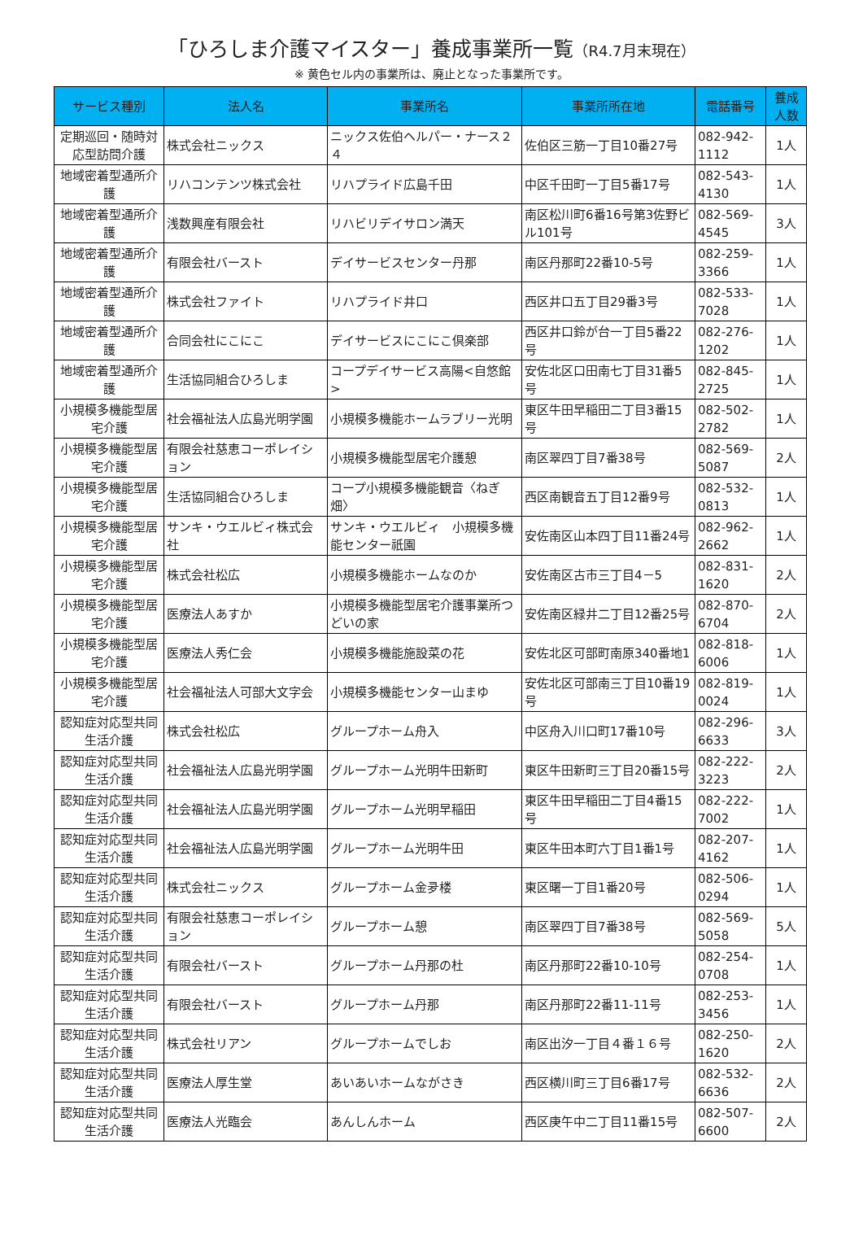「ひろしま介護マイスター」養成事業所一覧（R4.7月末現在）
※ 黄色セル内の事業所は、廃止となった事業所です。
| サービス種別 | 法人名 | 事業所名 | 事業所所在地 | 電話番号 | 養成人数 |
| --- | --- | --- | --- | --- | --- |
| 定期巡回・随時対応型訪問介護 | 株式会社ニックス | ニックス佐伯ヘルパー・ナース２４ | 佐伯区三筋一丁目10番27号 | 082-942-1112 | 1人 |
| 地域密着型通所介護 | リハコンテンツ株式会社 | リハプライド広島千田 | 中区千田町一丁目5番17号 | 082-543-4130 | 1人 |
| 地域密着型通所介護 | 浅数興産有限会社 | リハビリデイサロン満天 | 南区松川町6番16号第3佐野ビル101号 | 082-569-4545 | 3人 |
| 地域密着型通所介護 | 有限会社バースト | デイサービスセンター丹那 | 南区丹那町22番10-5号 | 082-259-3366 | 1人 |
| 地域密着型通所介護 | 株式会社ファイト | リハプライド井口 | 西区井口五丁目29番3号 | 082-533-7028 | 1人 |
| 地域密着型通所介護 | 合同会社にこにこ | デイサービスにこにこ倶楽部 | 西区井口鈴が台一丁目5番22号 | 082-276-1202 | 1人 |
| 地域密着型通所介護 | 生活協同組合ひろしま | コープデイサービス高陽<自悠館> | 安佐北区口田南七丁目31番5号 | 082-845-2725 | 1人 |
| 小規模多機能型居宅介護 | 社会福祉法人広島光明学園 | 小規模多機能ホームラブリー光明 | 東区牛田早稲田二丁目3番15号 | 082-502-2782 | 1人 |
| 小規模多機能型居宅介護 | 有限会社慈恵コーポレイション | 小規模多機能型居宅介護憩 | 南区翠四丁目7番38号 | 082-569-5087 | 2人 |
| 小規模多機能型居宅介護 | 生活協同組合ひろしま | コープ小規模多機能観音〈ねぎ畑〉 | 西区南観音五丁目12番9号 | 082-532-0813 | 1人 |
| 小規模多機能型居宅介護 | サンキ・ウエルビィ株式会社 | サンキ・ウエルビィ 小規模多機能センター祇園 | 安佐南区山本四丁目11番24号 | 082-962-2662 | 1人 |
| 小規模多機能型居宅介護 | 株式会社松広 | 小規模多機能ホームなのか | 安佐南区古市三丁目4－5 | 082-831-1620 | 2人 |
| 小規模多機能型居宅介護 | 医療法人あすか | 小規模多機能型居宅介護事業所つどいの家 | 安佐南区緑井二丁目12番25号 | 082-870-6704 | 2人 |
| 小規模多機能型居宅介護 | 医療法人秀仁会 | 小規模多機能施設菜の花 | 安佐北区可部町南原340番地1 | 082-818-6006 | 1人 |
| 小規模多機能型居宅介護 | 社会福祉法人可部大文字会 | 小規模多機能センター山まゆ | 安佐北区可部南三丁目10番19号 | 082-819-0024 | 1人 |
| 認知症対応型共同生活介護 | 株式会社松広 | グループホーム舟入 | 中区舟入川口町17番10号 | 082-296-6633 | 3人 |
| 認知症対応型共同生活介護 | 社会福祉法人広島光明学園 | グループホーム光明牛田新町 | 東区牛田新町三丁目20番15号 | 082-222-3223 | 2人 |
| 認知症対応型共同生活介護 | 社会福祉法人広島光明学園 | グループホーム光明早稲田 | 東区牛田早稲田二丁目4番15号 | 082-222-7002 | 1人 |
| 認知症対応型共同生活介護 | 社会福祉法人広島光明学園 | グループホーム光明牛田 | 東区牛田本町六丁目1番1号 | 082-207-4162 | 1人 |
| 認知症対応型共同生活介護 | 株式会社ニックス | グループホーム金夛楼 | 東区曙一丁目1番20号 | 082-506-0294 | 1人 |
| 認知症対応型共同生活介護 | 有限会社慈恵コーポレイション | グループホーム憩 | 南区翠四丁目7番38号 | 082-569-5058 | 5人 |
| 認知症対応型共同生活介護 | 有限会社バースト | グループホーム丹那の杜 | 南区丹那町22番10-10号 | 082-254-0708 | 1人 |
| 認知症対応型共同生活介護 | 有限会社バースト | グループホーム丹那 | 南区丹那町22番11-11号 | 082-253-3456 | 1人 |
| 認知症対応型共同生活介護 | 株式会社リアン | グループホームでしお | 南区出汐一丁目４番１６号 | 082-250-1620 | 2人 |
| 認知症対応型共同生活介護 | 医療法人厚生堂 | あいあいホームながさき | 西区横川町三丁目6番17号 | 082-532-6636 | 2人 |
| 認知症対応型共同生活介護 | 医療法人光臨会 | あんしんホーム | 西区庚午中二丁目11番15号 | 082-507-6600 | 2人 |